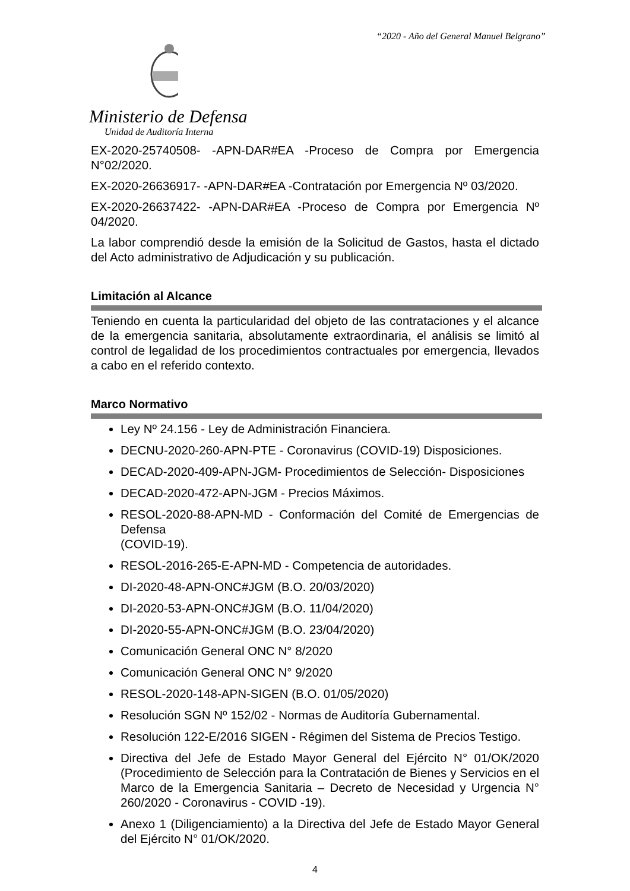“2020 - Año del General Manuel Belgrano”
Ministerio de Defensa
Unidad de Auditoría Interna
EX-2020-25740508- -APN-DAR#EA -Proceso de Compra por Emergencia N°02/2020.
EX-2020-26636917- -APN-DAR#EA -Contratación por Emergencia Nº 03/2020.
EX-2020-26637422- -APN-DAR#EA -Proceso de Compra por Emergencia Nº 04/2020.
La labor comprendió desde la emisión de la Solicitud de Gastos, hasta el dictado del Acto administrativo de Adjudicación y su publicación.
Limitación al Alcance
Teniendo en cuenta la particularidad del objeto de las contrataciones y el alcance de la emergencia sanitaria, absolutamente extraordinaria, el análisis se limitó al control de legalidad de los procedimientos contractuales por emergencia, llevados a cabo en el referido contexto.
Marco Normativo
Ley Nº 24.156 - Ley de Administración Financiera.
DECNU-2020-260-APN-PTE - Coronavirus (COVID-19) Disposiciones.
DECAD-2020-409-APN-JGM- Procedimientos de Selección- Disposiciones
DECAD-2020-472-APN-JGM - Precios Máximos.
RESOL-2020-88-APN-MD - Conformación del Comité de Emergencias de Defensa
(COVID-19).
RESOL-2016-265-E-APN-MD - Competencia de autoridades.
DI-2020-48-APN-ONC#JGM (B.O. 20/03/2020)
DI-2020-53-APN-ONC#JGM (B.O. 11/04/2020)
DI-2020-55-APN-ONC#JGM (B.O. 23/04/2020)
Comunicación General ONC N° 8/2020
Comunicación General ONC N° 9/2020
RESOL-2020-148-APN-SIGEN (B.O. 01/05/2020)
Resolución SGN Nº 152/02 - Normas de Auditoría Gubernamental.
Resolución 122-E/2016 SIGEN - Régimen del Sistema de Precios Testigo.
Directiva del Jefe de Estado Mayor General del Ejército N° 01/OK/2020 (Procedimiento de Selección para la Contratación de Bienes y Servicios en el Marco de la Emergencia Sanitaria – Decreto de Necesidad y Urgencia N° 260/2020 - Coronavirus - COVID -19).
Anexo 1 (Diligenciamiento) a la Directiva del Jefe de Estado Mayor General del Ejército N° 01/OK/2020.
4